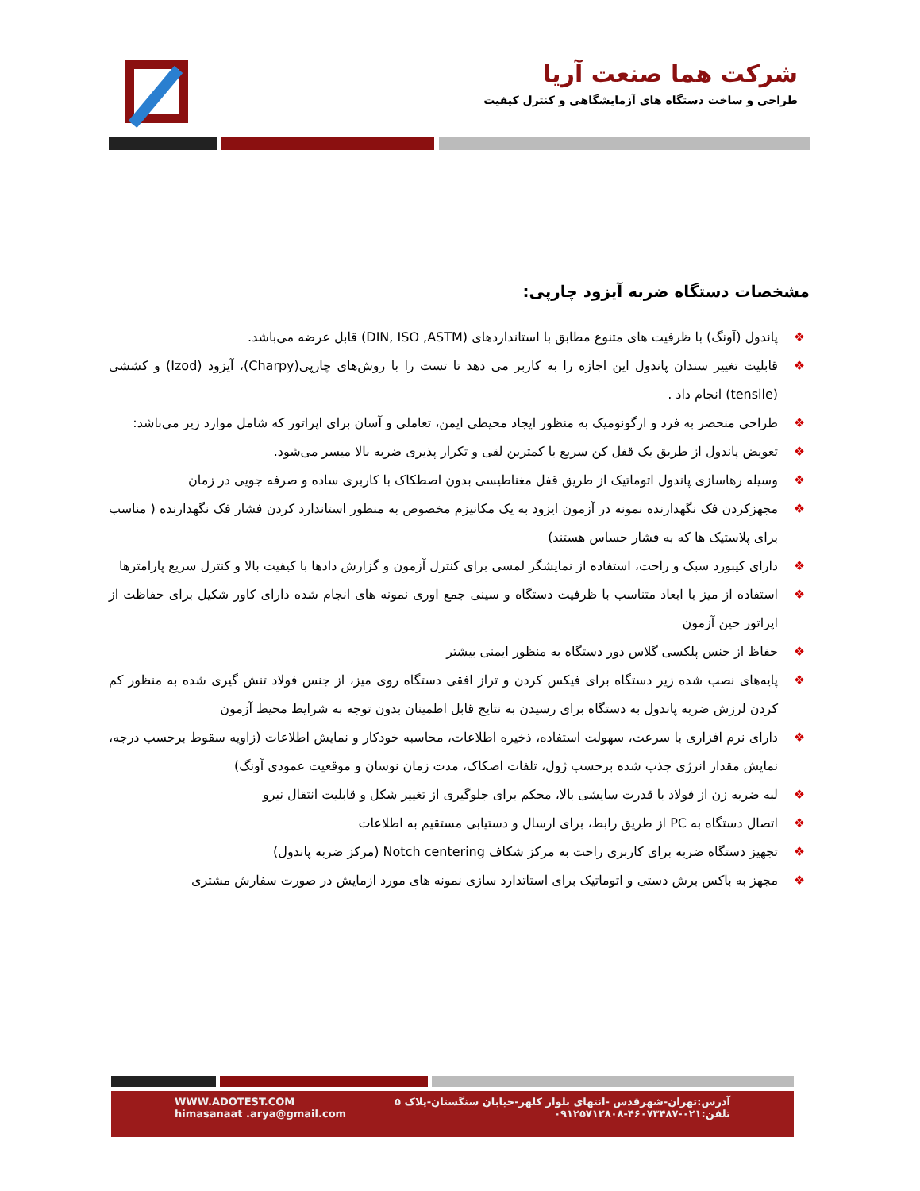شرکت هما صنعت آریا
طراحی و ساخت دستگاه های آزمایشگاهی و کنترل کیفیت
مشخصات دستگاه ضربه آیزود چارپی:
❖ پاندول (آونگ) با ظرفیت های متنوع مطابق با استانداردهای (DIN, ISO ,ASTM) قابل عرضه می‌باشد.
❖ قابلیت تغییر سندان پاندول این اجازه را به کاربر می دهد تا تست را با روش‌های چارپی(Charpy)، آیزود (Izod) و کششی (tensile) انجام داد .
❖ طراحی منحصر به فرد و ارگونومیک به منظور ایجاد محیطی ایمن، تعاملی و آسان برای اپراتور که شامل موارد زیر می‌باشد:
❖ تعویض پاندول از طریق یک قفل کن سریع با کمترین لقی و تکرار پذیری ضربه بالا میسر می‌شود.
❖ وسیله رهاسازی پاندول اتوماتیک از طریق قفل مغناطیسی بدون اصطکاک با کاربری ساده و صرفه جویی در زمان
❖ مجهزکردن فک نگهدارنده نمونه در آزمون ایزود به یک مکانیزم مخصوص به منظور استاندارد کردن فشار فک نگهدارنده ( مناسب برای پلاستیک ها که به فشار حساس هستند)
❖ دارای کیبورد سبک و راحت، استفاده از نمایشگر لمسی برای کنترل آزمون و گزارش دادها با کیفیت بالا و کنترل سریع پارامترها
❖ استفاده از میز با ابعاد متناسب با ظرفیت دستگاه و سینی جمع اوری نمونه های انجام شده دارای کاور شکیل برای حفاظت از اپراتور حین آزمون
❖ حفاظ از جنس پلکسی گلاس دور دستگاه به منظور ایمنی بیشتر
❖ پایه‌های نصب شده زیر دستگاه برای فیکس کردن و تراز افقی دستگاه روی میز، از جنس فولاد تنش گیری شده به منظور کم کردن لرزش ضربه پاندول به دستگاه برای رسیدن به نتایج قابل اطمینان بدون توجه به شرایط محیط آزمون
❖ دارای نرم افزاری با سرعت، سهولت استفاده، ذخیره اطلاعات، محاسبه خودکار و نمایش اطلاعات (زاویه سقوط برحسب درجه، نمایش مقدار انرژی جذب شده برحسب ژول، تلفات اصکاک، مدت زمان نوسان و موقعیت عمودی آونگ)
❖ لبه ضربه زن از فولاد با قدرت سایشی بالا، محکم برای جلوگیری از تغییر شکل و قابلیت انتقال نیرو
❖ اتصال دستگاه به PC از طریق رابط، برای ارسال و دستیابی مستقیم به اطلاعات
❖ تجهیز دستگاه ضربه برای کاربری راحت به مرکز شکاف Notch centering (مرکز ضربه پاندول)
❖ مجهز به باکس برش دستی و اتوماتیک برای استاتدارد سازی نمونه های مورد ازمایش در صورت سفارش مشتری
WWW.ADOTEST.COM
himasanaat .arya@gmail.com
آدرس:تهران-شهرقدس -انتهای بلوار کلهر-خیابان سنگستان-پلاک ۵
تلفن:۰۲۱-۴۶۰۷۳۴۸۷-۰۹۱۲۵۷۱۲۸۰۸